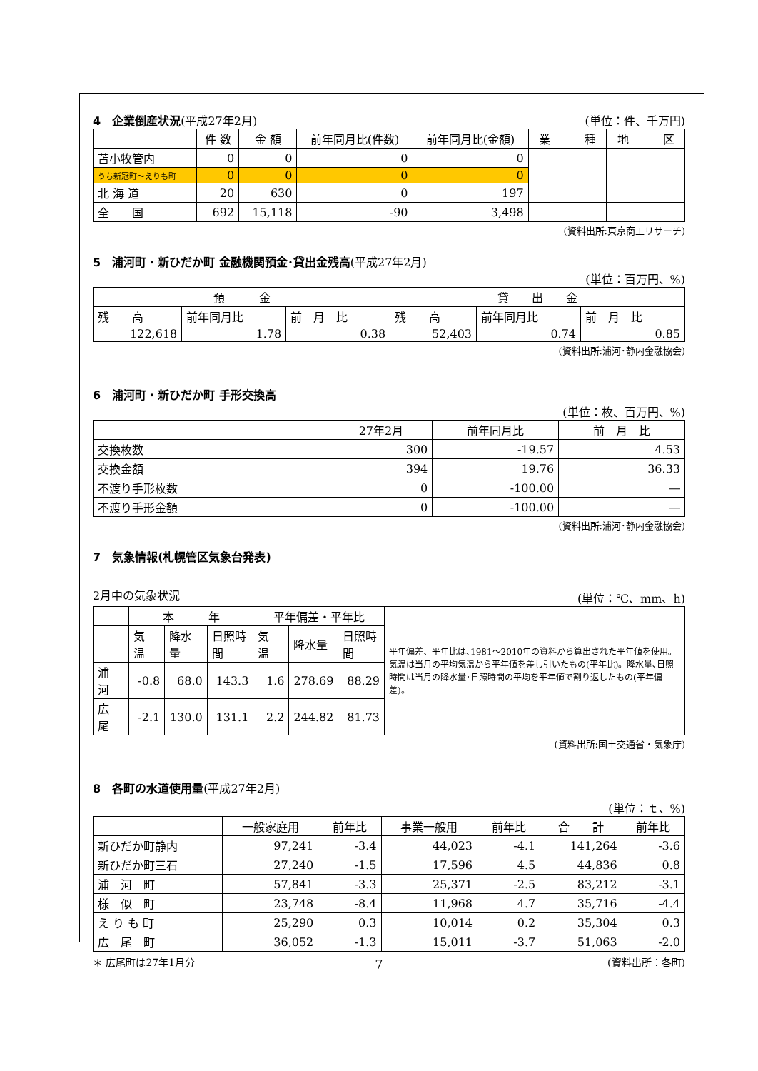4　企業倒産状況(平成27年2月) (単位：件、千万円)
| | 件 数 | 金 額 | 前年同月比(件数) | 前年同月比(金額) | 業 種 | 地 区 |
| --- | --- | --- | --- | --- | --- | --- |
| 苫小牧管内 | 0 | 0 | 0 | 0 | | |
| うち新冠町～えりも町 | 0 | 0 | 0 | 0 | | |
| 北 海 道 | 20 | 630 | 0 | 197 | | |
| 全 国 | 692 | 15,118 | -90 | 3,498 | | |
(資料出所:東京商工リサーチ)
5　浦河町・新ひだか町 金融機関預金･貸出金残高(平成27年2月)
(単位：百万円、%)
| 預 金 | | | 貸 出 金 | | |
| --- | --- | --- | --- | --- | --- |
| 残 高 | 前年同月比 | 前 月 比 | 残 高 | 前年同月比 | 前 月 比 |
| 122,618 | 1.78 | 0.38 | 52,403 | 0.74 | 0.85 |
(資料出所:浦河･静内金融協会)
6　浦河町・新ひだか町 手形交換高
(単位：枚、百万円、%)
| | 27年2月 | 前年同月比 | 前 月 比 |
| --- | --- | --- | --- |
| 交換枚数 | 300 | -19.57 | 4.53 |
| 交換金額 | 394 | 19.76 | 36.33 |
| 不渡り手形枚数 | 0 | -100.00 | ― |
| 不渡り手形金額 | 0 | -100.00 | ― |
(資料出所:浦河･静内金融協会)
7　気象情報(札幌管区気象台発表)
2月中の気象状況 (単位：℃、mm、h)
| | 本 年 | | | 平年偏差・平年比 | | | 平年偏差、平年比は､1981～2010年の資料から算出された平年値を使用｡ 気温は当月の平均気温から平年値を差し引いたもの(平年比)。降水量､日照時間は当月の降水量･日照時間の平均を平年値で割り返したもの(平年偏差)。 |
| | 気 温 | 降水量 | 日照時間 | 気 温 | 降水量 | 日照時間 | |
| 浦 河 | -0.8 | 68.0 | 143.3 | 1.6 | 278.69 | 88.29 | |
| 広 尾 | -2.1 | 130.0 | 131.1 | 2.2 | 244.82 | 81.73 | |
(資料出所:国土交通省・気象庁)
8　各町の水道使用量(平成27年2月)
(単位：ｔ、%)
| | 一般家庭用 | 前年比 | 事業一般用 | 前年比 | 合 計 | 前年比 |
| --- | --- | --- | --- | --- | --- | --- |
| 新ひだか町静内 | 97,241 | -3.4 | 44,023 | -4.1 | 141,264 | -3.6 |
| 新ひだか町三石 | 27,240 | -1.5 | 17,596 | 4.5 | 44,836 | 0.8 |
| 浦 河 町 | 57,841 | -3.3 | 25,371 | -2.5 | 83,212 | -3.1 |
| 様 似 町 | 23,748 | -8.4 | 11,968 | 4.7 | 35,716 | -4.4 |
| え り も 町 | 25,290 | 0.3 | 10,014 | 0.2 | 35,304 | 0.3 |
| 広 尾 町 | 36,052 | -1.3 | 15,011 | -3.7 | 51,063 | -2.0 |
＊ 広尾町は27年1月分 (資料出所：各町)
7